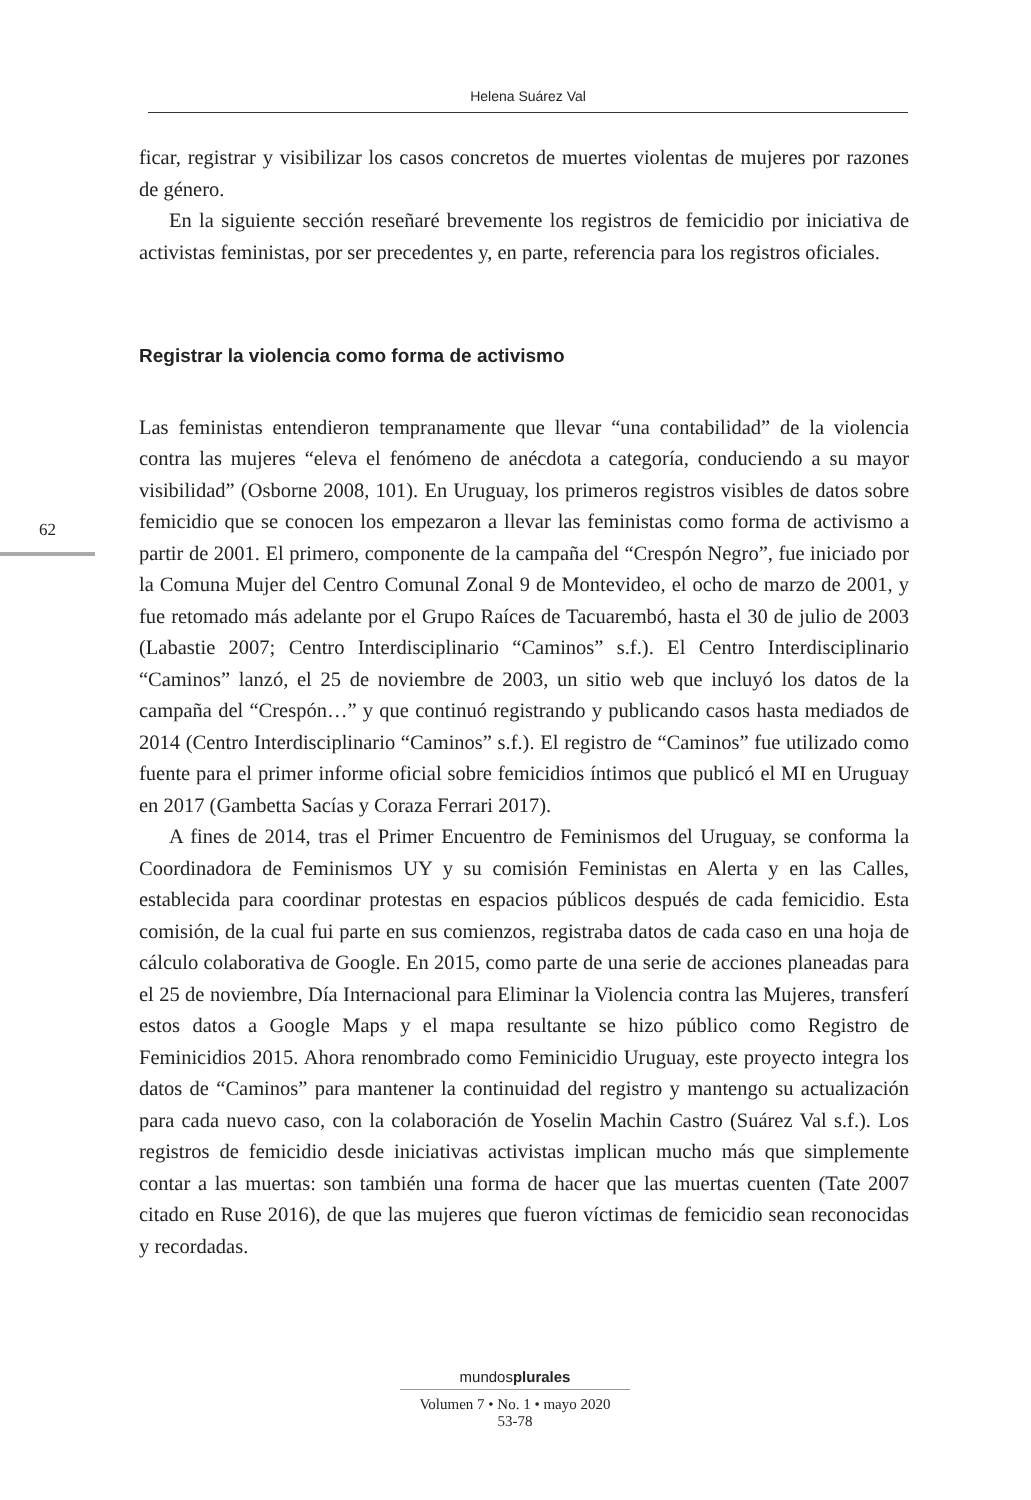Helena Suárez Val
62
ficar, registrar y visibilizar los casos concretos de muertes violentas de mujeres por razones de género.
En la siguiente sección reseñaré brevemente los registros de femicidio por iniciativa de activistas feministas, por ser precedentes y, en parte, referencia para los registros oficiales.
Registrar la violencia como forma de activismo
Las feministas entendieron tempranamente que llevar “una contabilidad” de la violencia contra las mujeres “eleva el fenómeno de anécdota a categoría, conduciendo a su mayor visibilidad” (Osborne 2008, 101). En Uruguay, los primeros registros visibles de datos sobre femicidio que se conocen los empezaron a llevar las feministas como forma de activismo a partir de 2001. El primero, componente de la campaña del “Crespón Negro”, fue iniciado por la Comuna Mujer del Centro Comunal Zonal 9 de Montevideo, el ocho de marzo de 2001, y fue retomado más adelante por el Grupo Raíces de Tacuarembó, hasta el 30 de julio de 2003 (Labastie 2007; Centro Interdisciplinario “Caminos” s.f.). El Centro Interdisciplinario “Caminos” lanzó, el 25 de noviembre de 2003, un sitio web que incluyó los datos de la campaña del “Crespón…” y que continuó registrando y publicando casos hasta mediados de 2014 (Centro Interdisciplinario “Caminos” s.f.). El registro de “Caminos” fue utilizado como fuente para el primer informe oficial sobre femicidios íntimos que publicó el MI en Uruguay en 2017 (Gambetta Sacías y Coraza Ferrari 2017).
A fines de 2014, tras el Primer Encuentro de Feminismos del Uruguay, se conforma la Coordinadora de Feminismos UY y su comisión Feministas en Alerta y en las Calles, establecida para coordinar protestas en espacios públicos después de cada femicidio. Esta comisión, de la cual fui parte en sus comienzos, registraba datos de cada caso en una hoja de cálculo colaborativa de Google. En 2015, como parte de una serie de acciones planeadas para el 25 de noviembre, Día Internacional para Eliminar la Violencia contra las Mujeres, transferí estos datos a Google Maps y el mapa resultante se hizo público como Registro de Feminicidios 2015. Ahora renombrado como Feminicidio Uruguay, este proyecto integra los datos de “Caminos” para mantener la continuidad del registro y mantengo su actualización para cada nuevo caso, con la colaboración de Yoselin Machin Castro (Suárez Val s.f.). Los registros de femicidio desde iniciativas activistas implican mucho más que simplemente contar a las muertas: son también una forma de hacer que las muertas cuenten (Tate 2007 citado en Ruse 2016), de que las mujeres que fueron víctimas de femicidio sean reconocidas y recordadas.
mundosplurales
Volumen 7 • No. 1 • mayo 2020
53-78